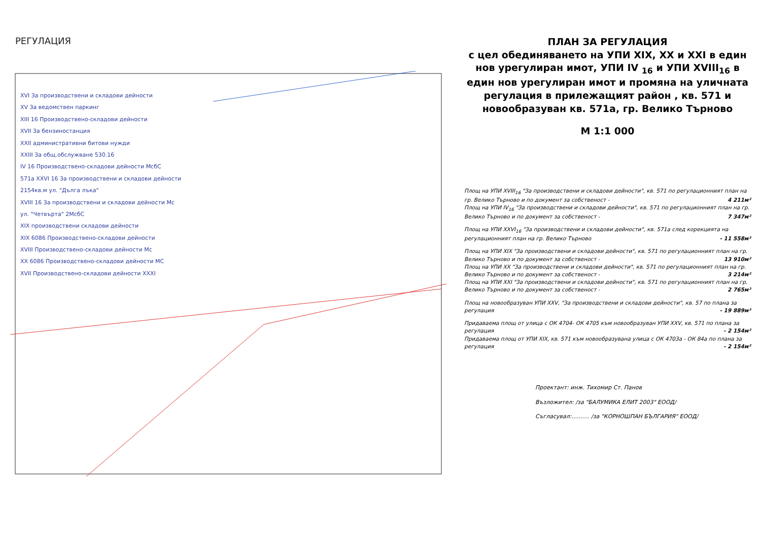РЕГУЛАЦИЯ
XVI За производствени и складови дейности
XV За ведомствен паркинг
XIII 16 Производствено-складови дейности
XVII За бензиностанция
XXII административни битови нужди
XXIII За общ.обслужване 530.16
IV 16 Производствено-складови дейности МсбС
571а XXVI 16 За производствени и складови дейности
2154кв.м ул. "Дълга лъка"
XVIII 16 За производствени и складови дейности Мс
ул. "Четвърта" 2МсбС
XIX производствени складови дейности
XIX 6086 Производствено-складови дейности
XVIII Производствено-складови дейности Мс
XX 6086 Производствено-складови дейности МС
XVII Производствено-складови дейности XXXI
ПЛАН ЗА РЕГУЛАЦИЯ
с цел обединяването на УПИ XIX, XX и XXI в един нов урегулиран имот, УПИ IV <sub>16</sub> и УПИ XVIII<sub>16</sub> в един нов урегулиран имот и промяна на уличната регулация в прилежащият район , кв. 571 и новообразуван кв. 571а, гр. Велико Търново
М 1:1 000
Площ на УПИ XVIII<sub>16</sub> "За производствени и складови дейности", кв. 571 по регулационният план на гр. Велико Търново и по документ за собственост - 4 211м²
Площ на УПИ IV<sub>16</sub> "За производствени и складови дейности", кв. 571 по регулационният план на гр. Велико Търново и по документ за собственост - 7 347м²
Площ на УПИ XXVI<sub>16</sub> "За производствени и складови дейности", кв. 571а след корекцията на регулационният план на гр. Велико Търново - 11 558м²
Площ на УПИ XIX "За производствени и складови дейности", кв. 571 по регулационният план на гр. Велико Търново и по документ за собственост - 13 910м²
Площ на УПИ XX "За производствени и складови дейности", кв. 571 по регулационният план на гр. Велико Търново и по документ за собственост - 3 214м²
Площ на УПИ XXI "За производствени и складови дейности", кв. 571 по регулационният план на гр. Велико Търново и по документ за собственост - 2 765м²
Площ на новообразуван УПИ XXV, "За производствени и складови дейности", кв. 57 по плана за регулация - 19 889м²
Придаваема площ от улица с ОК 4704- ОК 4705 към новообразуван УПИ XXV, кв. 571 по плана за регулация - 2 154м²
Придаваема площ от УПИ XIX, кв. 571 към новообразувана улица с ОК 4703а - ОК 84а по плана за регулация - 2 154м²
Проектант: инж. Тихомир Ст. Панов
Възложител: /за "БАЛУМИКА ЕЛИТ 2003" ЕООД/
Съгласувал:.......... /за "КОРНОШПАН БЪЛГАРИЯ" ЕООД/